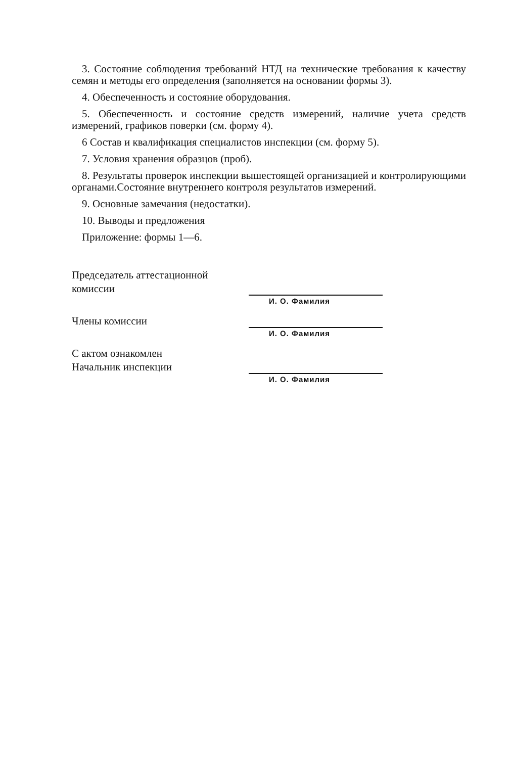3. Состояние соблюдения требований НТД на технические требования к качеству семян и методы его определения (заполняется на основании формы 3).
4. Обеспеченность и состояние оборудования.
5. Обеспеченность и состояние средств измерений, наличие учета средств измерений, графиков поверки (см. форму 4).
6 Состав и квалификация специалистов инспекции (см. форму 5).
7. Условия хранения образцов (проб).
8. Результаты проверок инспекции вышестоящей организацией и контролирующими органами.Состояние внутреннего контроля результатов измерений.
9. Основные замечания (недостатки).
10. Выводы и предложения
Приложение: формы 1—6.
Председатель аттестационной
комиссии
И. О. Фамилия
Члены комиссии
И. О. Фамилия
С актом ознакомлен
Начальник инспекции
И. О. Фамилия